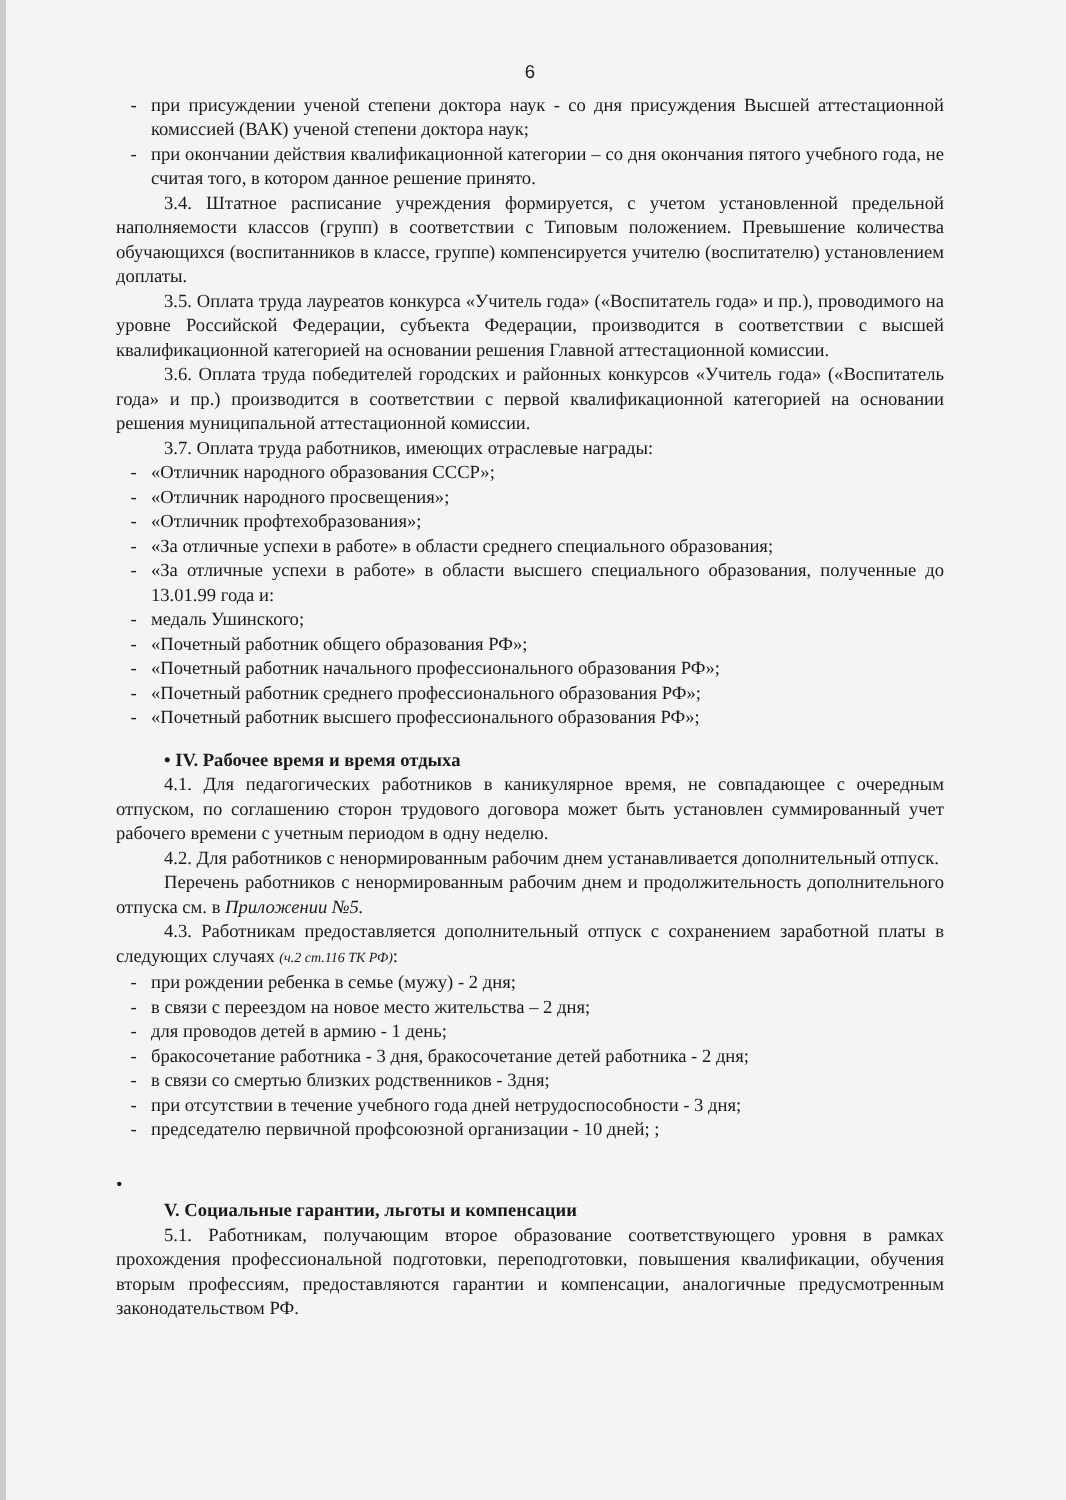6
- при присуждении ученой степени доктора наук - со дня присуждения Высшей аттестационной комиссией (ВАК) ученой степени доктора наук;
- при окончании действия квалификационной категории – со дня окончания пятого учебного года, не считая того, в котором данное решение принято.
3.4. Штатное расписание учреждения формируется, с учетом установленной предельной наполняемости классов (групп) в соответствии с Типовым положением. Превышение количества обучающихся (воспитанников в классе, группе) компенсируется учителю (воспитателю) установлением доплаты.
3.5. Оплата труда лауреатов конкурса «Учитель года» («Воспитатель года» и пр.), проводимого на уровне Российской Федерации, субъекта Федерации, производится в соответствии с высшей квалификационной категорией на основании решения Главной аттестационной комиссии.
3.6. Оплата труда победителей городских и районных конкурсов «Учитель года» («Воспитатель года» и пр.) производится в соответствии с первой квалификационной категорией на основании решения муниципальной аттестационной комиссии.
3.7. Оплата труда работников, имеющих отраслевые награды:
- «Отличник народного образования СССР»;
- «Отличник народного просвещения»;
- «Отличник профтехобразования»;
- «За отличные успехи в работе» в области среднего специального образования;
- «За отличные успехи в работе» в области высшего специального образования, полученные до 13.01.99 года и:
- медаль Ушинского;
- «Почетный работник общего образования РФ»;
- «Почетный работник начального профессионального образования РФ»;
- «Почетный работник среднего профессионального образования РФ»;
- «Почетный работник высшего профессионального образования РФ»;
• IV. Рабочее время и время отдыха
4.1. Для педагогических работников в каникулярное время, не совпадающее с очередным отпуском, по соглашению сторон трудового договора может быть установлен суммированный учет рабочего времени с учетным периодом в одну неделю.
4.2. Для работников с ненормированным рабочим днем устанавливается дополнительный отпуск.
Перечень работников с ненормированным рабочим днем и продолжительность дополнительного отпуска см. в Приложении №5.
4.3. Работникам предоставляется дополнительный отпуск с сохранением заработной платы в следующих случаях (ч.2 ст.116 ТК РФ):
- при рождении ребенка в семье (мужу) - 2 дня;
- в связи с переездом на новое место жительства – 2 дня;
- для проводов детей в армию - 1 день;
- бракосочетание работника - 3 дня, бракосочетание детей работника - 2 дня;
- в связи со смертью близких родственников - 3дня;
- при отсутствии в течение учебного года дней нетрудоспособности - 3 дня;
- председателю первичной профсоюзной организации - 10 дней; ;
•
V. Социальные гарантии, льготы и компенсации
5.1. Работникам, получающим второе образование соответствующего уровня в рамках прохождения профессиональной подготовки, переподготовки, повышения квалификации, обучения вторым профессиям, предоставляются гарантии и компенсации, аналогичные предусмотренным законодательством РФ.